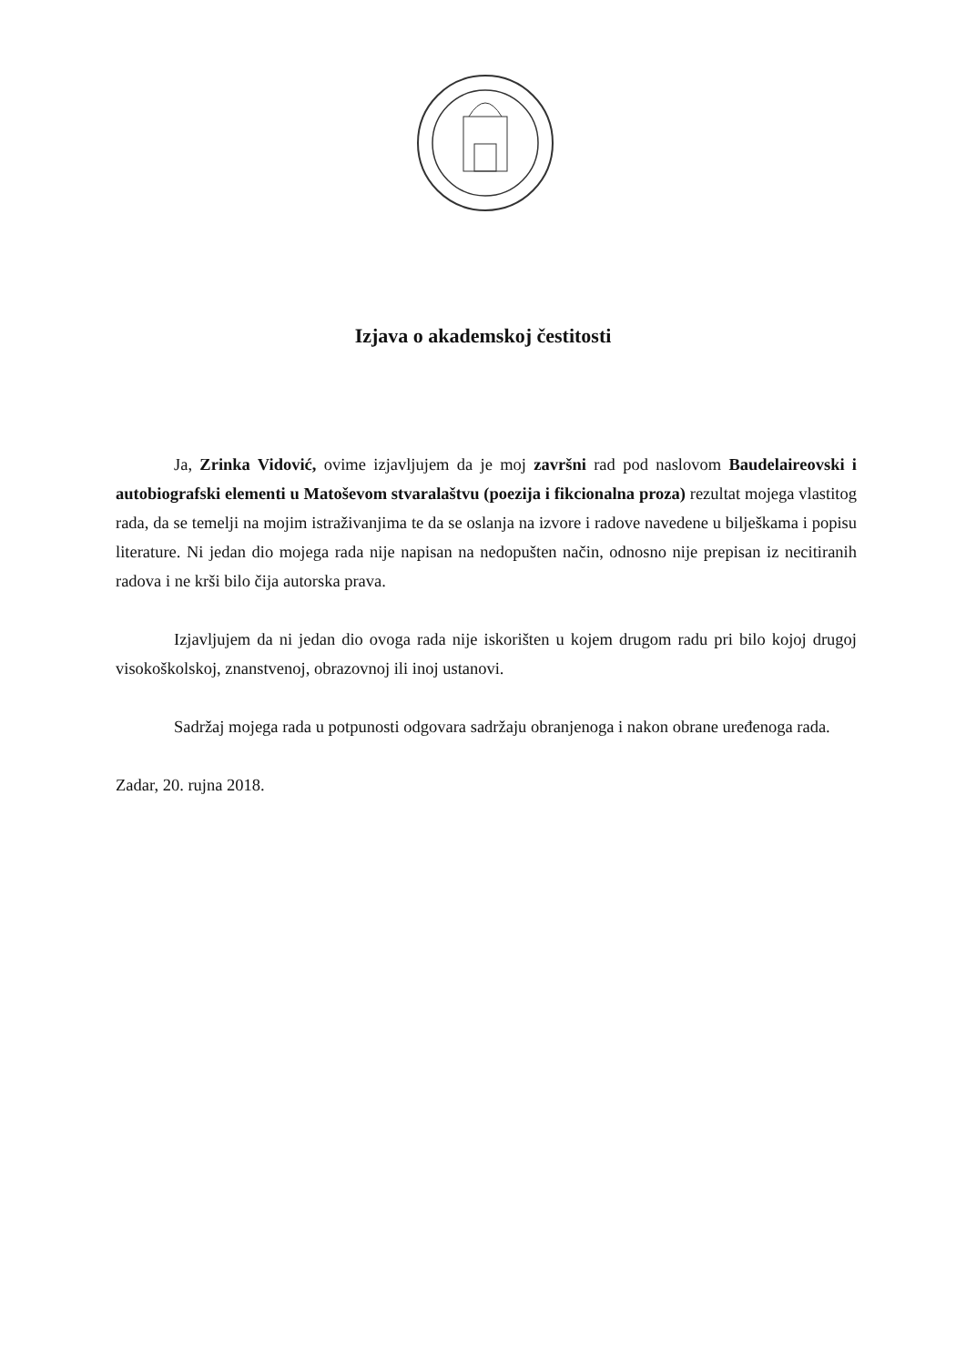Izjava o akademskoj čestitosti
Ja, Zrinka Vidović, ovime izjavljujem da je moj završni rad pod naslovom Baudelaireovski i autobiografski elementi u Matoševom stvaralaštvu (poezija i fikcionalna proza) rezultat mojega vlastitog rada, da se temelji na mojim istraživanjima te da se oslanja na izvore i radove navedene u bilješkama i popisu literature. Ni jedan dio mojega rada nije napisan na nedopušten način, odnosno nije prepisan iz necitiranih radova i ne krši bilo čija autorska prava.
Izjavljujem da ni jedan dio ovoga rada nije iskorišten u kojem drugom radu pri bilo kojoj drugoj visokoškolskoj, znanstvenoj, obrazovnoj ili inoj ustanovi.
Sadržaj mojega rada u potpunosti odgovara sadržaju obranjenoga i nakon obrane uređenoga rada.
Zadar, 20. rujna 2018.